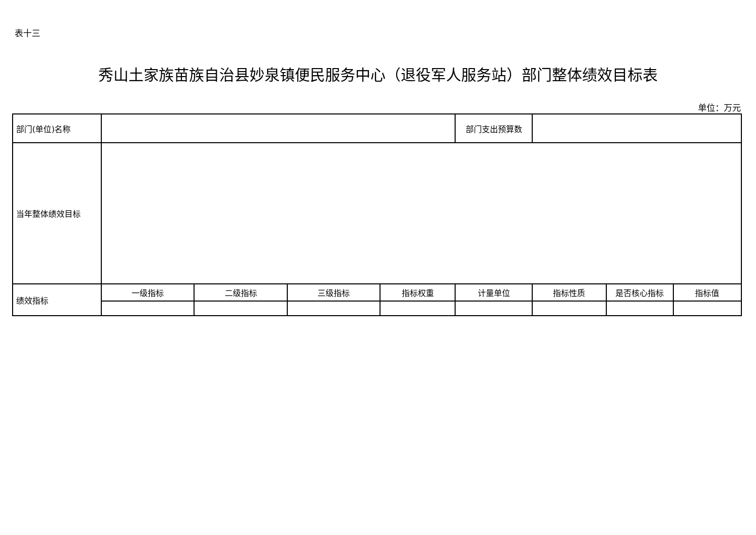表十三
秀山土家族苗族自治县妙泉镇便民服务中心（退役军人服务站）部门整体绩效目标表
单位：万元
| 部门(单位)名称 | | | | | 部门支出预算数 | | | |
| 当年整体绩效目标 | | | | | | | | |
| 绩效指标 | 一级指标 | 二级指标 | 三级指标 | 指标权重 | 计量单位 | 指标性质 | 是否核心指标 | 指标值 |